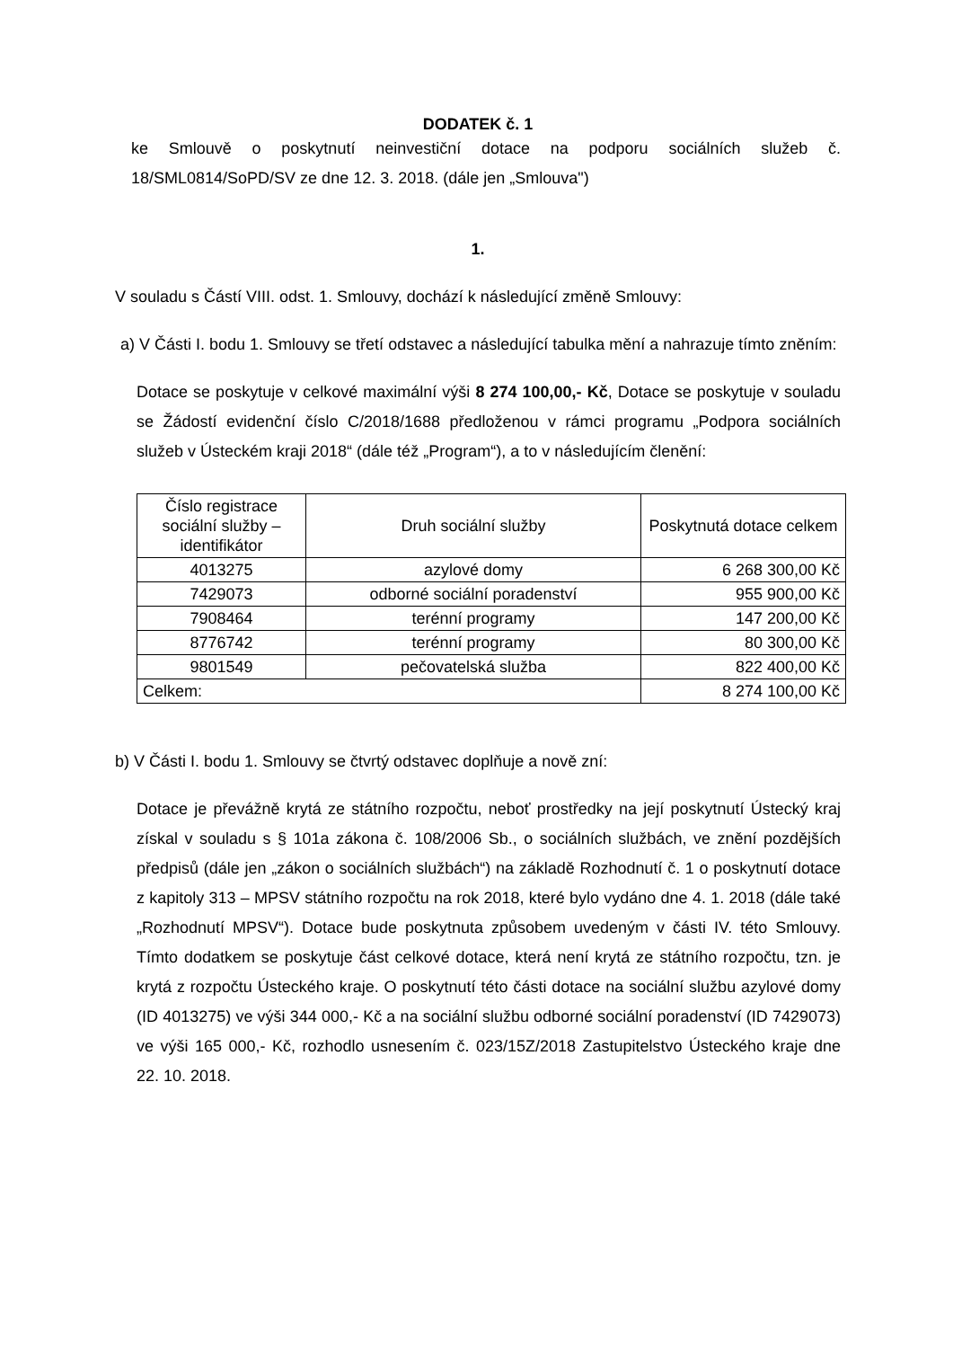DODATEK č. 1
ke Smlouvě o poskytnutí neinvestiční dotace na podporu sociálních služeb č. 18/SML0814/SoPD/SV ze dne 12. 3. 2018. (dále jen „Smlouva")
1.
V souladu s Částí VIII. odst. 1. Smlouvy, dochází k následující změně Smlouvy:
a) V Části I. bodu 1. Smlouvy se třetí odstavec a následující tabulka mění a nahrazuje tímto zněním:
Dotace se poskytuje v celkové maximální výši 8 274 100,00,- Kč, Dotace se poskytuje v souladu se Žádostí evidenční číslo C/2018/1688 předloženou v rámci programu „Podpora sociálních služeb v Ústeckém kraji 2018“ (dále též „Program“), a to v následujícím členění:
| Číslo registrace sociální služby – identifikátor | Druh sociální služby | Poskytnutá dotace celkem |
| --- | --- | --- |
| 4013275 | azylové domy | 6 268 300,00 Kč |
| 7429073 | odborné sociální poradenství | 955 900,00 Kč |
| 7908464 | terénní programy | 147 200,00 Kč |
| 8776742 | terénní programy | 80 300,00 Kč |
| 9801549 | pečovatelská služba | 822 400,00 Kč |
| Celkem: | | 8 274 100,00 Kč |
b) V Části I. bodu 1. Smlouvy se čtvrtý odstavec doplňuje a nově zní:
Dotace je převážně krytá ze státního rozpočtu, neboť prostředky na její poskytnutí Ústecký kraj získal v souladu s § 101a zákona č. 108/2006 Sb., o sociálních službách, ve znění pozdějších předpisů (dále jen „zákon o sociálních službách“) na základě Rozhodnutí č. 1 o poskytnutí dotace z kapitoly 313 – MPSV státního rozpočtu na rok 2018, které bylo vydáno dne 4. 1. 2018 (dále také „Rozhodnutí MPSV“). Dotace bude poskytnuta způsobem uvedeným v části IV. této Smlouvy. Tímto dodatkem se poskytuje část celkové dotace, která není krytá ze státního rozpočtu, tzn. je krytá z rozpočtu Ústeckého kraje. O poskytnutí této části dotace na sociální službu azylové domy (ID 4013275) ve výši 344 000,- Kč a na sociální službu odborné sociální poradenství (ID 7429073) ve výši 165 000,- Kč, rozhodlo usnesením č. 023/15Z/2018 Zastupitelstvo Ústeckého kraje dne 22. 10. 2018.